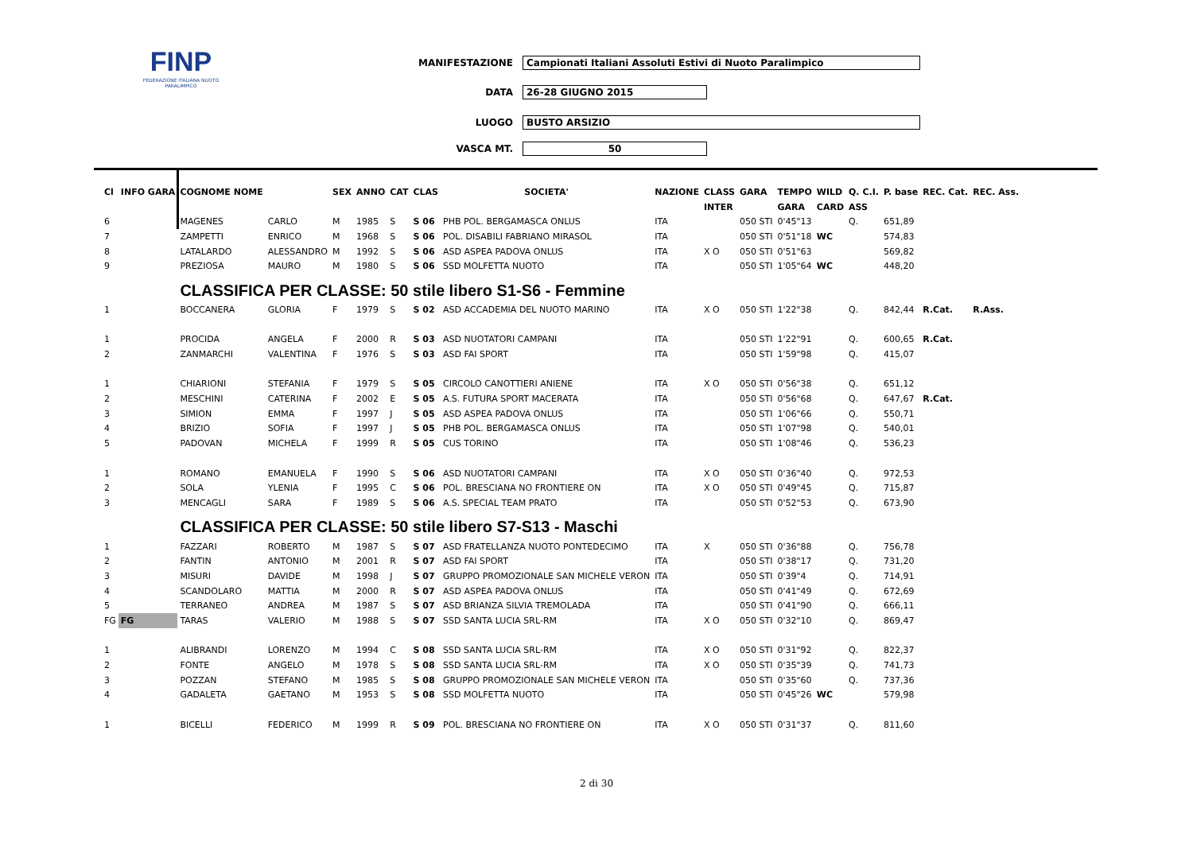FINP
FEDERAZIONE ITALIANA NUOTO PARALIMPICO
MANIFESTAZIONE Campionati Italiani Assoluti Estivi di Nuoto Paralimpico
DATA 26-28 GIUGNO 2015
LUOGO BUSTO ARSIZIO
VASCA MT. 50
| Cl | INFO GARA | COGNOME NOME | | SEX | ANNO | CAT | CLAS | SOCIETA' | NAZIONE | CLASS | GARA | TEMPO | WILD | Q. C.I. | P. base | REC. Cat. | REC. Ass. |
| --- | --- | --- | --- | --- | --- | --- | --- | --- | --- | --- | --- | --- | --- | --- | --- | --- | --- |
| | | | | | | | | | | INTER | | GARA | CARD | ASS | | | |
| 6 | | MAGENES | CARLO | M | 1985 | S | S 06 | PHB POL. BERGAMASCA ONLUS | ITA | | 050 STI | 0'45"13 | | Q. | 651,89 | | |
| 7 | | ZAMPETTI | ENRICO | M | 1968 | S | S 06 | POL. DISABILI FABRIANO MIRASOL | ITA | | 050 STI | 0'51"18 | WC | | 574,83 | | |
| 8 | | LATALARDO | ALESSANDRO | M | 1992 | S | S 06 | ASD ASPEA PADOVA ONLUS | ITA | X O | 050 STI | 0'51"63 | | | 569,82 | | |
| 9 | | PREZIOSA | MAURO | M | 1980 | S | S 06 | SSD MOLFETTA NUOTO | ITA | | 050 STI | 1'05"64 | WC | | 448,20 | | |
| | | CLASSIFICA PER CLASSE: 50 stile libero S1-S6 - Femmine | | | | | | | | | | | | | | | |
| 1 | | BOCCANERA | GLORIA | F | 1979 | S | S 02 | ASD ACCADEMIA DEL NUOTO MARINO | ITA | X O | 050 STI | 1'22"38 | | Q. | 842,44 | R.Cat. | R.Ass. |
| 1 | | PROCIDA | ANGELA | F | 2000 | R | S 03 | ASD NUOTATORI CAMPANI | ITA | | 050 STI | 1'22"91 | | Q. | 600,65 | R.Cat. | |
| 2 | | ZANMARCHI | VALENTINA | F | 1976 | S | S 03 | ASD FAI SPORT | ITA | | 050 STI | 1'59"98 | | Q. | 415,07 | | |
| 1 | | CHIARIONI | STEFANIA | F | 1979 | S | S 05 | CIRCOLO CANOTTIERI ANIENE | ITA | X O | 050 STI | 0'56"38 | | Q. | 651,12 | | |
| 2 | | MESCHINI | CATERINA | F | 2002 | E | S 05 | A.S. FUTURA SPORT MACERATA | ITA | | 050 STI | 0'56"68 | | Q. | 647,67 | R.Cat. | |
| 3 | | SIMION | EMMA | F | 1997 | J | S 05 | ASD ASPEA PADOVA ONLUS | ITA | | 050 STI | 1'06"66 | | Q. | 550,71 | | |
| 4 | | BRIZIO | SOFIA | F | 1997 | J | S 05 | PHB POL. BERGAMASCA ONLUS | ITA | | 050 STI | 1'07"98 | | Q. | 540,01 | | |
| 5 | | PADOVAN | MICHELA | F | 1999 | R | S 05 | CUS TORINO | ITA | | 050 STI | 1'08"46 | | Q. | 536,23 | | |
| 1 | | ROMANO | EMANUELA | F | 1990 | S | S 06 | ASD NUOTATORI CAMPANI | ITA | X O | 050 STI | 0'36"40 | | Q. | 972,53 | | |
| 2 | | SOLA | YLENIA | F | 1995 | C | S 06 | POL. BRESCIANA NO FRONTIERE ON | ITA | X O | 050 STI | 0'49"45 | | Q. | 715,87 | | |
| 3 | | MENCAGLI | SARA | F | 1989 | S | S 06 | A.S. SPECIAL TEAM PRATO | ITA | | 050 STI | 0'52"53 | | Q. | 673,90 | | |
| | | CLASSIFICA PER CLASSE: 50 stile libero S7-S13 - Maschi | | | | | | | | | | | | | | | |
| 1 | | FAZZARI | ROBERTO | M | 1987 | S | S 07 | ASD FRATELLANZA NUOTO PONTEDECIMO | ITA | X | 050 STI | 0'36"88 | | Q. | 756,78 | | |
| 2 | | FANTIN | ANTONIO | M | 2001 | R | S 07 | ASD FAI SPORT | ITA | | 050 STI | 0'38"17 | | Q. | 731,20 | | |
| 3 | | MISURI | DAVIDE | M | 1998 | J | S 07 | GRUPPO PROMOZIONALE SAN MICHELE VERON | ITA | | 050 STI | 0'39"4 | | Q. | 714,91 | | |
| 4 | | SCANDOLARO | MATTIA | M | 2000 | R | S 07 | ASD ASPEA PADOVA ONLUS | ITA | | 050 STI | 0'41"49 | | Q. | 672,69 | | |
| 5 | | TERRANEO | ANDREA | M | 1987 | S | S 07 | ASD BRIANZA SILVIA TREMOLADA | ITA | | 050 STI | 0'41"90 | | Q. | 666,11 | | |
| FG | FG | TARAS | VALERIO | M | 1988 | S | S 07 | SSD SANTA LUCIA SRL-RM | ITA | X O | 050 STI | 0'32"10 | | Q. | 869,47 | | |
| 1 | | ALIBRANDI | LORENZO | M | 1994 | C | S 08 | SSD SANTA LUCIA SRL-RM | ITA | X O | 050 STI | 0'31"92 | | Q. | 822,37 | | |
| 2 | | FONTE | ANGELO | M | 1978 | S | S 08 | SSD SANTA LUCIA SRL-RM | ITA | X O | 050 STI | 0'35"39 | | Q. | 741,73 | | |
| 3 | | POZZAN | STEFANO | M | 1985 | S | S 08 | GRUPPO PROMOZIONALE SAN MICHELE VERON | ITA | | 050 STI | 0'35"60 | | Q. | 737,36 | | |
| 4 | | GADALETA | GAETANO | M | 1953 | S | S 08 | SSD MOLFETTA NUOTO | ITA | | 050 STI | 0'45"26 | WC | | 579,98 | | |
| 1 | | BICELLI | FEDERICO | M | 1999 | R | S 09 | POL. BRESCIANA NO FRONTIERE ON | ITA | X O | 050 STI | 0'31"37 | | Q. | 811,60 | | |
2 di 30